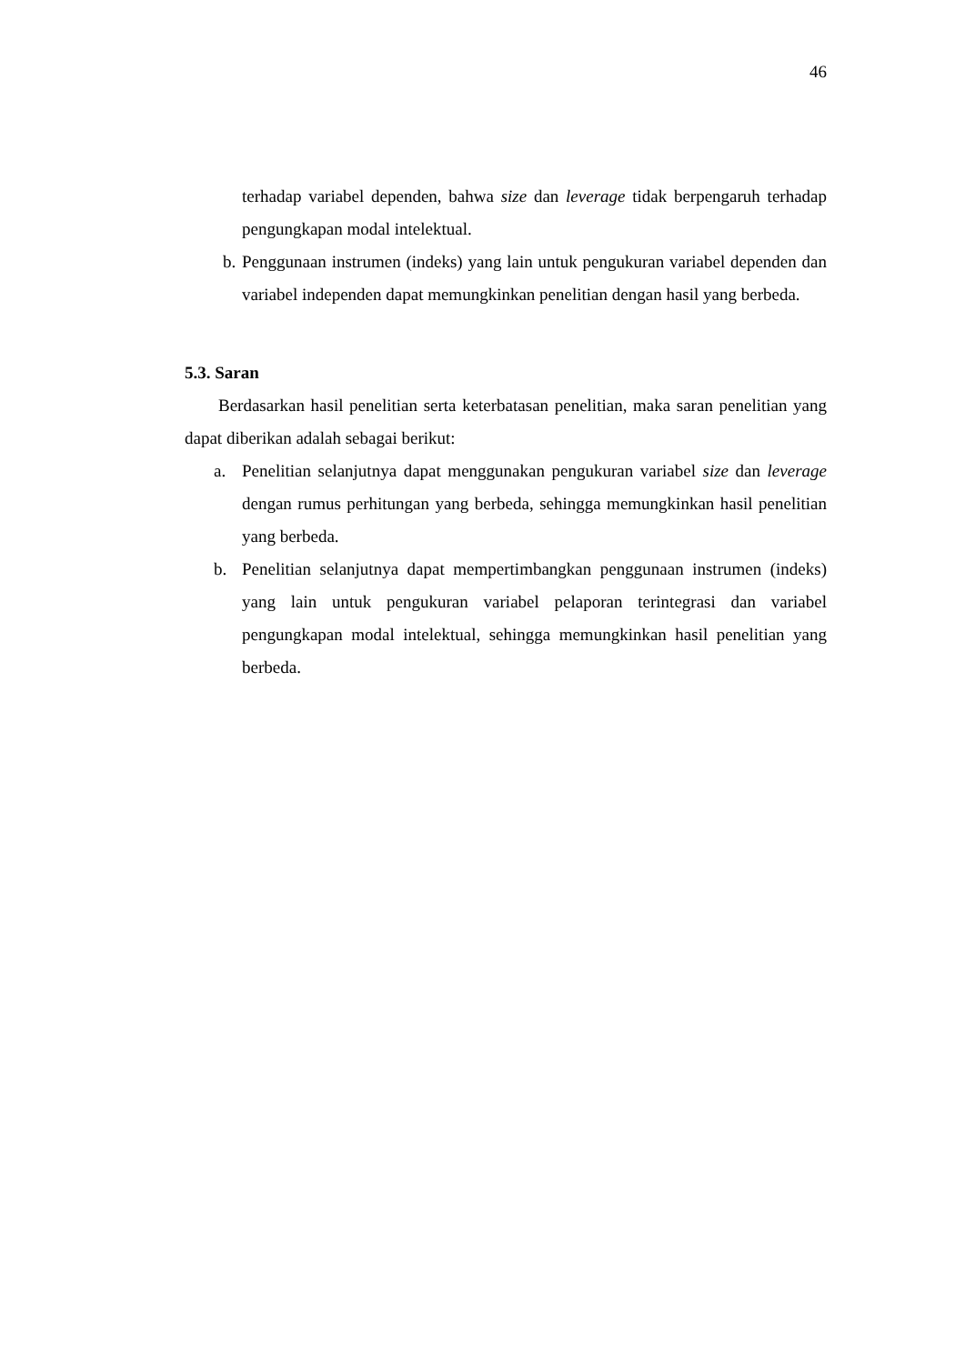46
terhadap variabel dependen, bahwa size dan leverage tidak berpengaruh terhadap pengungkapan modal intelektual.
b. Penggunaan instrumen (indeks) yang lain untuk pengukuran variabel dependen dan variabel independen dapat memungkinkan penelitian dengan hasil yang berbeda.
5.3. Saran
Berdasarkan hasil penelitian serta keterbatasan penelitian, maka saran penelitian yang dapat diberikan adalah sebagai berikut:
a. Penelitian selanjutnya dapat menggunakan pengukuran variabel size dan leverage dengan rumus perhitungan yang berbeda, sehingga memungkinkan hasil penelitian yang berbeda.
b. Penelitian selanjutnya dapat mempertimbangkan penggunaan instrumen (indeks) yang lain untuk pengukuran variabel pelaporan terintegrasi dan variabel pengungkapan modal intelektual, sehingga memungkinkan hasil penelitian yang berbeda.